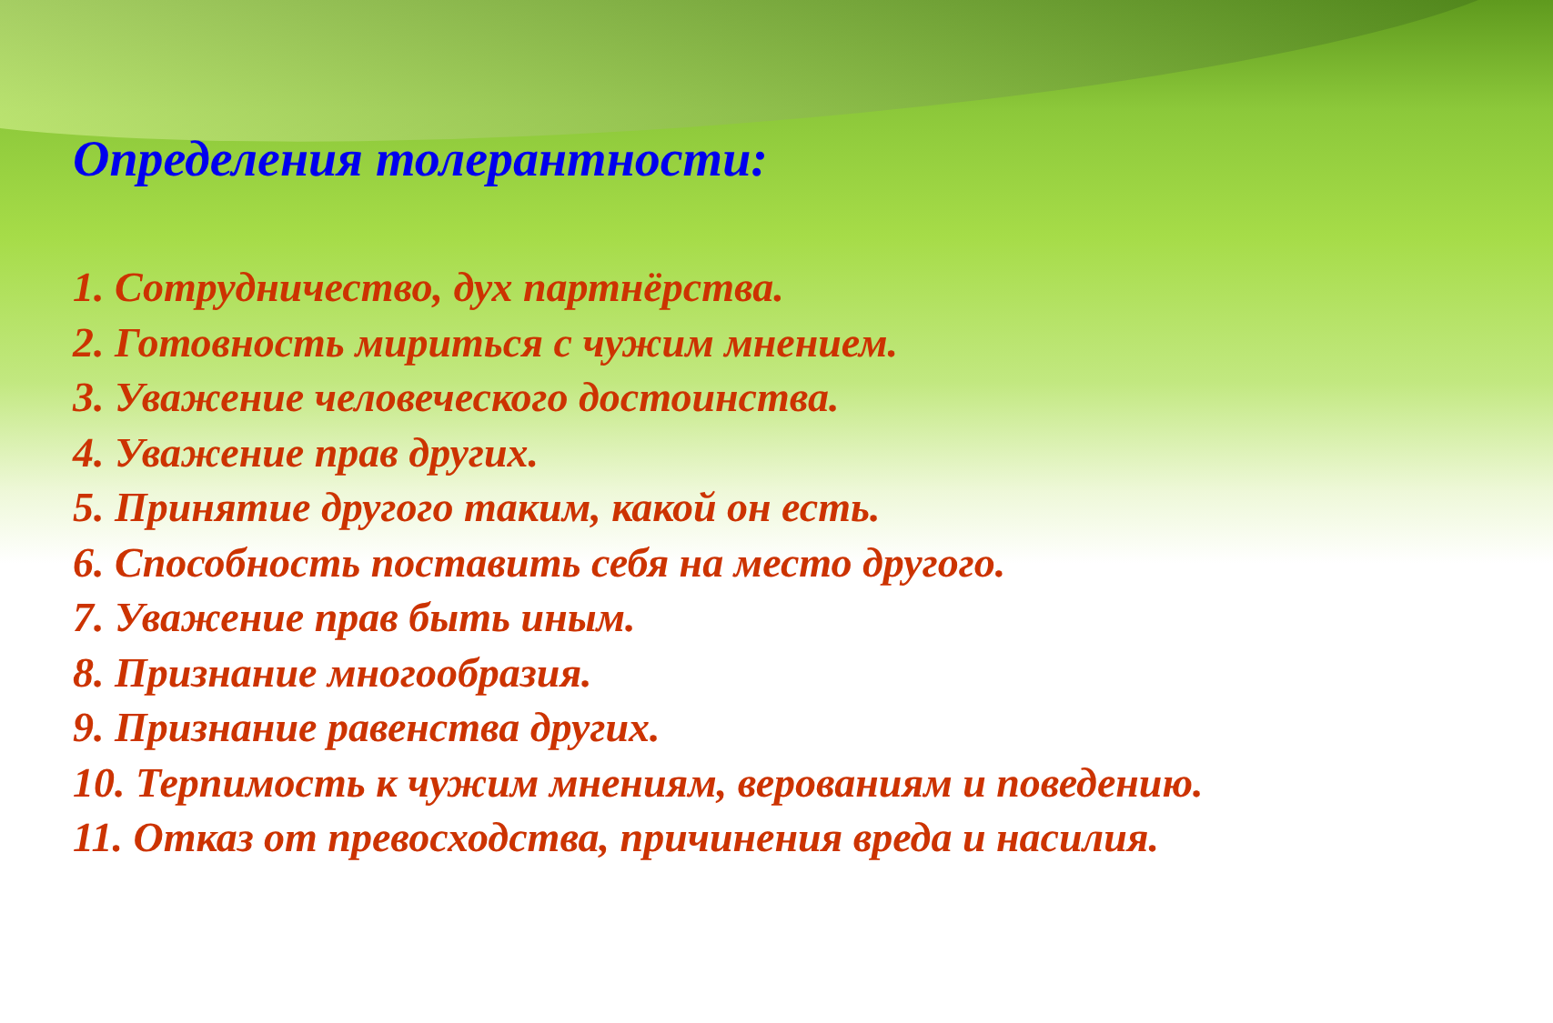Определения толерантности:
1. Сотрудничество, дух партнёрства.
2. Готовность мириться с чужим мнением.
3. Уважение человеческого достоинства.
4. Уважение прав других.
5. Принятие другого таким, какой он есть.
6. Способность поставить себя на место другого.
7. Уважение прав быть иным.
8. Признание многообразия.
9. Признание равенства других.
10. Терпимость к чужим мнениям, верованиям и поведению.
11. Отказ от превосходства, причинения вреда и насилия.